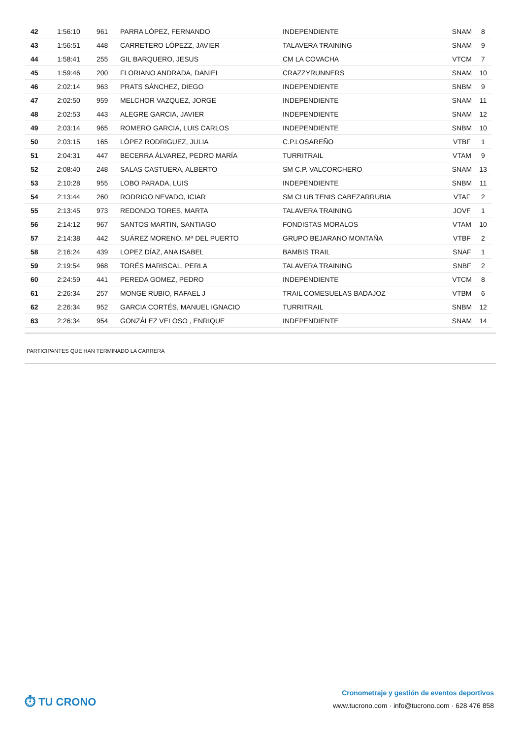| 42 | 1:56:10 | 961 | PARRA LÓPEZ, FERNANDO | INDEPENDIENTE | SNAM | 8 |
| 43 | 1:56:51 | 448 | CARRETERO LÓPEZZ, JAVIER | TALAVERA TRAINING | SNAM | 9 |
| 44 | 1:58:41 | 255 | GIL BARQUERO, JESUS | CM LA COVACHA | VTCM | 7 |
| 45 | 1:59:46 | 200 | FLORIANO ANDRADA, DANIEL | CRAZZYRUNNERS | SNAM | 10 |
| 46 | 2:02:14 | 963 | PRATS SÁNCHEZ, DIEGO | INDEPENDIENTE | SNBM | 9 |
| 47 | 2:02:50 | 959 | MELCHOR VAZQUEZ, JORGE | INDEPENDIENTE | SNAM | 11 |
| 48 | 2:02:53 | 443 | ALEGRE GARCIA, JAVIER | INDEPENDIENTE | SNAM | 12 |
| 49 | 2:03:14 | 965 | ROMERO GARCIA, LUIS CARLOS | INDEPENDIENTE | SNBM | 10 |
| 50 | 2:03:15 | 165 | LÓPEZ RODRIGUEZ, JULIA | C.P.LOSAREÑO | VTBF | 1 |
| 51 | 2:04:31 | 447 | BECERRA ÁLVAREZ, PEDRO MARÍA | TURRITRAIL | VTAM | 9 |
| 52 | 2:08:40 | 248 | SALAS CASTUERA, ALBERTO | SM C.P. VALCORCHERO | SNAM | 13 |
| 53 | 2:10:28 | 955 | LOBO PARADA, LUIS | INDEPENDIENTE | SNBM | 11 |
| 54 | 2:13:44 | 260 | RODRIGO NEVADO, ICIAR | SM CLUB TENIS CABEZARRUBIA | VTAF | 2 |
| 55 | 2:13:45 | 973 | REDONDO TORES, MARTA | TALAVERA TRAINING | JOVF | 1 |
| 56 | 2:14:12 | 967 | SANTOS MARTIN, SANTIAGO | FONDISTAS MORALOS | VTAM | 10 |
| 57 | 2:14:38 | 442 | SUÁREZ MORENO, Mª DEL PUERTO | GRUPO BEJARANO MONTAÑA | VTBF | 2 |
| 58 | 2:16:24 | 439 | LOPEZ DÍAZ, ANA ISABEL | BAMBIS TRAIL | SNAF | 1 |
| 59 | 2:19:54 | 968 | TORÉS MARISCAL, PERLA | TALAVERA TRAINING | SNBF | 2 |
| 60 | 2:24:59 | 441 | PEREDA GOMEZ, PEDRO | INDEPENDIENTE | VTCM | 8 |
| 61 | 2:26:34 | 257 | MONGE RUBIO, RAFAEL J | TRAIL COMESUELAS BADAJOZ | VTBM | 6 |
| 62 | 2:26:34 | 952 | GARCIA CORTÉS, MANUEL IGNACIO | TURRITRAIL | SNBM | 12 |
| 63 | 2:26:34 | 954 | GONZÁLEZ VELOSO , ENRIQUE | INDEPENDIENTE | SNAM | 14 |
PARTICIPANTES QUE HAN TERMINADO LA CARRERA
⏱ TU CRONO
Cronometraje y gestión de eventos deportivos
www.tucrono.com · info@tucrono.com · 628 476 858